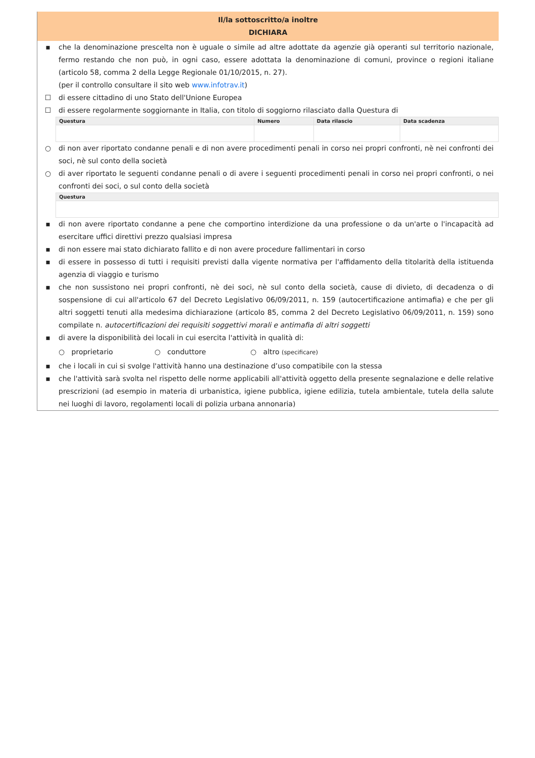Il/la sottoscritto/a inoltre
DICHIARA
▪ che la denominazione prescelta non è uguale o simile ad altre adottate da agenzie già operanti sul territorio nazionale, fermo restando che non può, in ogni caso, essere adottata la denominazione di comuni, province o regioni italiane (articolo 58, comma 2 della Legge Regionale 01/10/2015, n. 27).
(per il controllo consultare il sito web www.infotrav.it)
☐ di essere cittadino di uno Stato dell'Unione Europea
☐ di essere regolarmente soggiornante in Italia, con titolo di soggiorno rilasciato dalla Questura di
| Questura | Numero | Data rilascio | Data scadenza |
| --- | --- | --- | --- |
○ di non aver riportato condanne penali e di non avere procedimenti penali in corso nei propri confronti, nè nei confronti dei soci, nè sul conto della società
○ di aver riportato le seguenti condanne penali o di avere i seguenti procedimenti penali in corso nei propri confronti, o nei confronti dei soci, o sul conto della società
| Questura |
| --- |
▪ di non avere riportato condanne a pene che comportino interdizione da una professione o da un'arte o l'incapacità ad esercitare uffici direttivi prezzo qualsiasi impresa
▪ di non essere mai stato dichiarato fallito e di non avere procedure fallimentari in corso
▪ di essere in possesso di tutti i requisiti previsti dalla vigente normativa per l'affidamento della titolarità della istituenda agenzia di viaggio e turismo
▪ che non sussistono nei propri confronti, nè dei soci, nè sul conto della società, cause di divieto, di decadenza o di sospensione di cui all'articolo 67 del Decreto Legislativo 06/09/2011, n. 159 (autocertificazione antimafia) e che per gli altri soggetti tenuti alla medesima dichiarazione (articolo 85, comma 2 del Decreto Legislativo 06/09/2011, n. 159) sono compilate n. autocertificazioni dei requisiti soggettivi morali e antimafia di altri soggetti
▪ di avere la disponibilità dei locali in cui esercita l'attività in qualità di:
○ proprietario ○ conduttore ○ altro (specificare)
▪ che i locali in cui si svolge l'attività hanno una destinazione d’uso compatibile con la stessa
▪ che l'attività sarà svolta nel rispetto delle norme applicabili all'attività oggetto della presente segnalazione e delle relative prescrizioni (ad esempio in materia di urbanistica, igiene pubblica, igiene edilizia, tutela ambientale, tutela della salute nei luoghi di lavoro, regolamenti locali di polizia urbana annonaria)